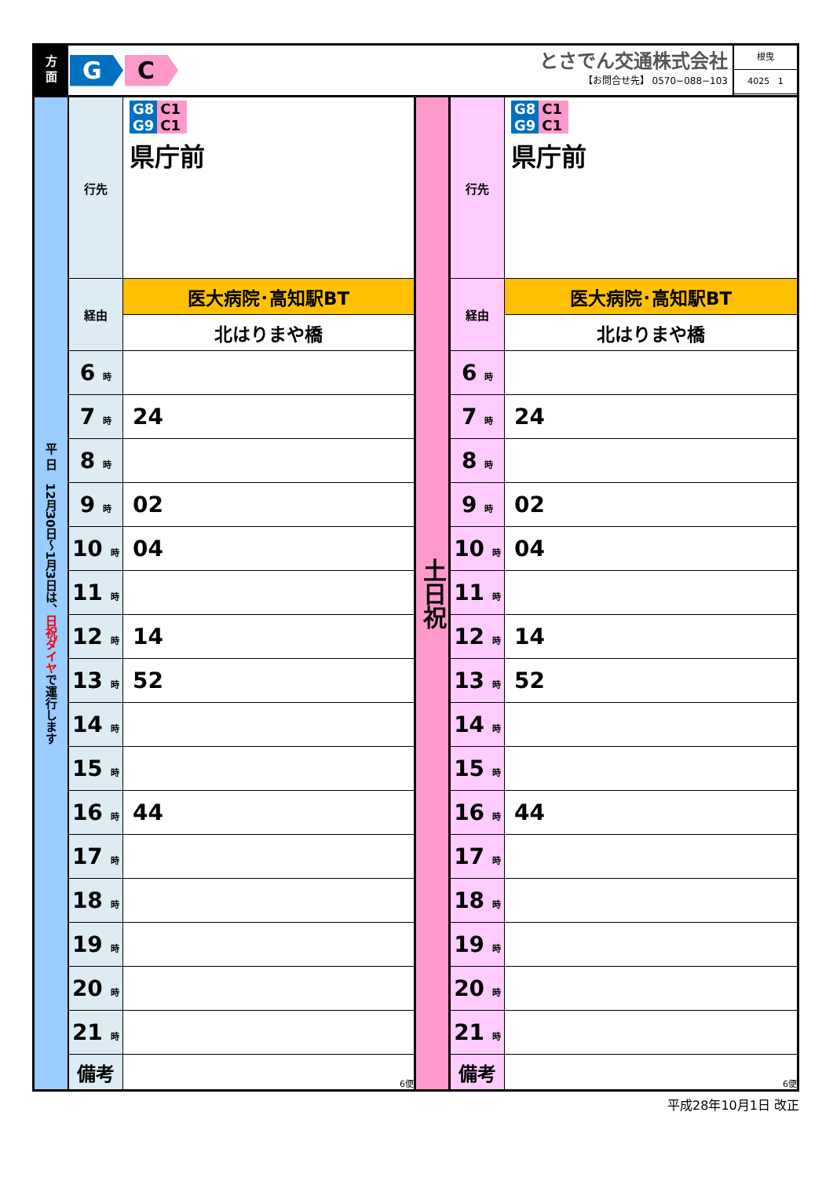方
面
G C
とさでん交通株式会社
【お問合せ先】 0570−088−103
根曳
4025 1
| 平 日 12月30日〜1月3日は、 日祝ダイヤ で運行します | 行先 | G8 C1 G9 C1 県庁前 | 土日祝 | 行先 | G8 C1 G9 C1 県庁前 |
| | 経由 | 医大病院･高知駅BT | | 経由 | 医大病院･高知駅BT |
| | | 北はりまや橋 | | | 北はりまや橋 |
| | 6 時 | | | 6 時 | |
| | 7 時 | 24 | | 7 時 | 24 |
| | 8 時 | | | 8 時 | |
| | 9 時 | 02 | | 9 時 | 02 |
| | 10 時 | 04 | | 10 時 | 04 |
| | 11 時 | | | 11 時 | |
| | 12 時 | 14 | | 12 時 | 14 |
| | 13 時 | 52 | | 13 時 | 52 |
| | 14 時 | | | 14 時 | |
| | 15 時 | | | 15 時 | |
| | 16 時 | 44 | | 16 時 | 44 |
| | 17 時 | | | 17 時 | |
| | 18 時 | | | 18 時 | |
| | 19 時 | | | 19 時 | |
| | 20 時 | | | 20 時 | |
| | 21 時 | | | 21 時 | |
| | 備考 | 6便 | | 備考 | 6便 |
平成28年10月1日 改正